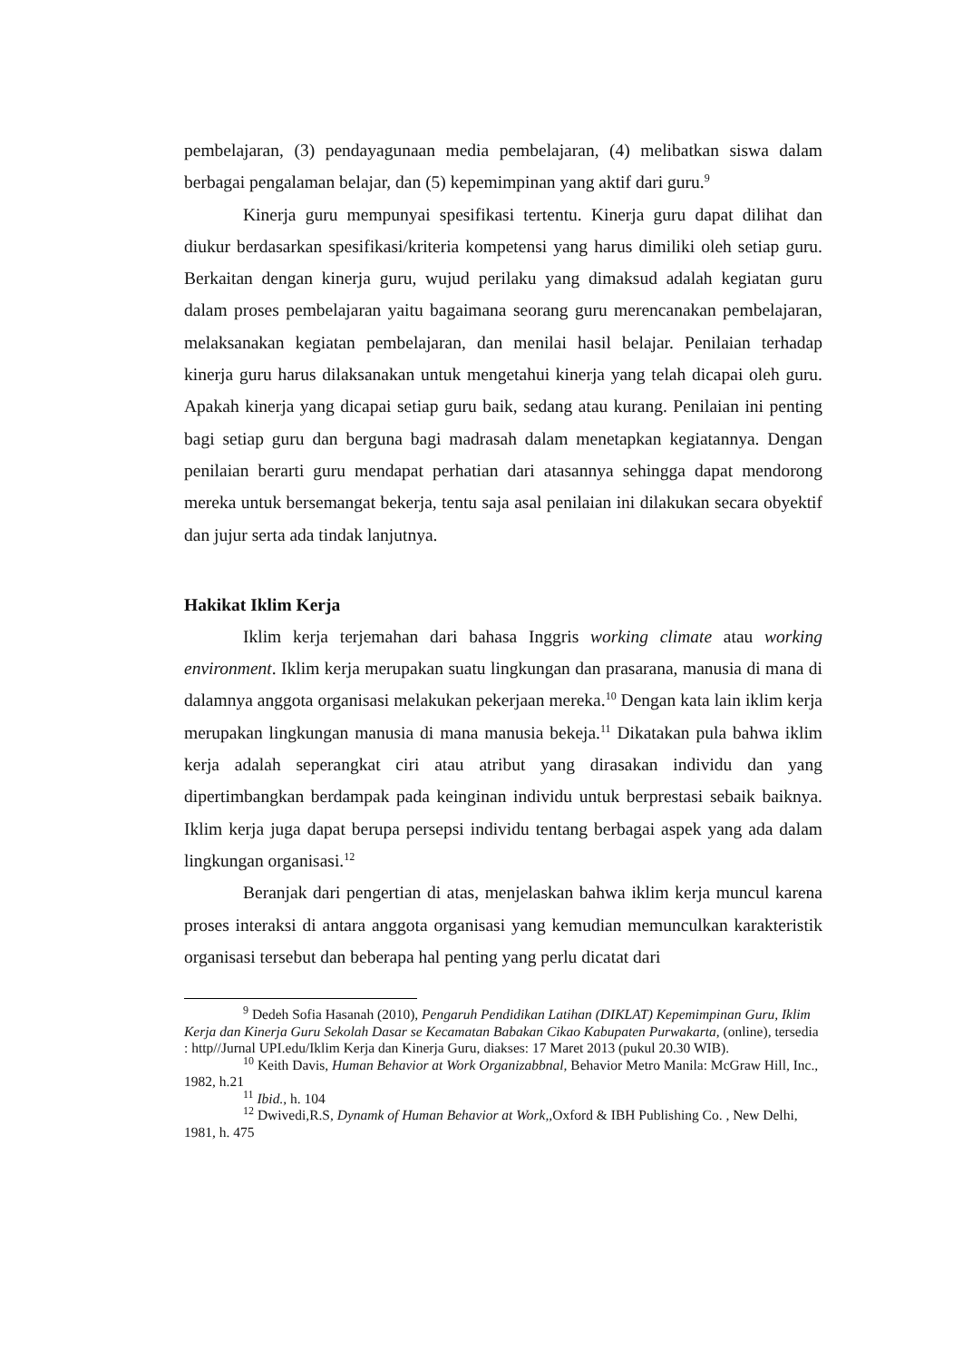pembelajaran, (3) pendayagunaan media pembelajaran, (4) melibatkan siswa dalam berbagai pengalaman belajar, dan (5) kepemimpinan yang aktif dari guru.<sup>9</sup>
Kinerja guru mempunyai spesifikasi tertentu. Kinerja guru dapat dilihat dan diukur berdasarkan spesifikasi/kriteria kompetensi yang harus dimiliki oleh setiap guru. Berkaitan dengan kinerja guru, wujud perilaku yang dimaksud adalah kegiatan guru dalam proses pembelajaran yaitu bagaimana seorang guru merencanakan pembelajaran, melaksanakan kegiatan pembelajaran, dan menilai hasil belajar. Penilaian terhadap kinerja guru harus dilaksanakan untuk mengetahui kinerja yang telah dicapai oleh guru. Apakah kinerja yang dicapai setiap guru baik, sedang atau kurang. Penilaian ini penting bagi setiap guru dan berguna bagi madrasah dalam menetapkan kegiatannya. Dengan penilaian berarti guru mendapat perhatian dari atasannya sehingga dapat mendorong mereka untuk bersemangat bekerja, tentu saja asal penilaian ini dilakukan secara obyektif dan jujur serta ada tindak lanjutnya.
Hakikat Iklim Kerja
Iklim kerja terjemahan dari bahasa Inggris working climate atau working environment. Iklim kerja merupakan suatu lingkungan dan prasarana, manusia di mana di dalamnya anggota organisasi melakukan pekerjaan mereka.<sup>10</sup> Dengan kata lain iklim kerja merupakan lingkungan manusia di mana manusia bekeja.<sup>11</sup> Dikatakan pula bahwa iklim kerja adalah seperangkat ciri atau atribut yang dirasakan individu dan yang dipertimbangkan berdampak pada keinginan individu untuk berprestasi sebaik baiknya. Iklim kerja juga dapat berupa persepsi individu tentang berbagai aspek yang ada dalam lingkungan organisasi.<sup>12</sup>
Beranjak dari pengertian di atas, menjelaskan bahwa iklim kerja muncul karena proses interaksi di antara anggota organisasi yang kemudian memunculkan karakteristik organisasi tersebut dan beberapa hal penting yang perlu dicatat dari
<sup>9</sup> Dedeh Sofia Hasanah (2010), Pengaruh Pendidikan Latihan (DIKLAT) Kepemimpinan Guru, Iklim Kerja dan Kinerja Guru Sekolah Dasar se Kecamatan Babakan Cikao Kabupaten Purwakarta, (online), tersedia : http//Jurnal UPI.edu/Iklim Kerja dan Kinerja Guru, diakses: 17 Maret 2013 (pukul 20.30 WIB).
<sup>10</sup> Keith Davis, Human Behavior at Work Organizabbnal, Behavior Metro Manila: McGraw Hill, Inc., 1982, h.21
<sup>11</sup> Ibid., h. 104
<sup>12</sup> Dwivedi,R.S, Dynamk of Human Behavior at Work,, Oxford & IBH Publishing Co. , New Delhi, 1981, h. 475